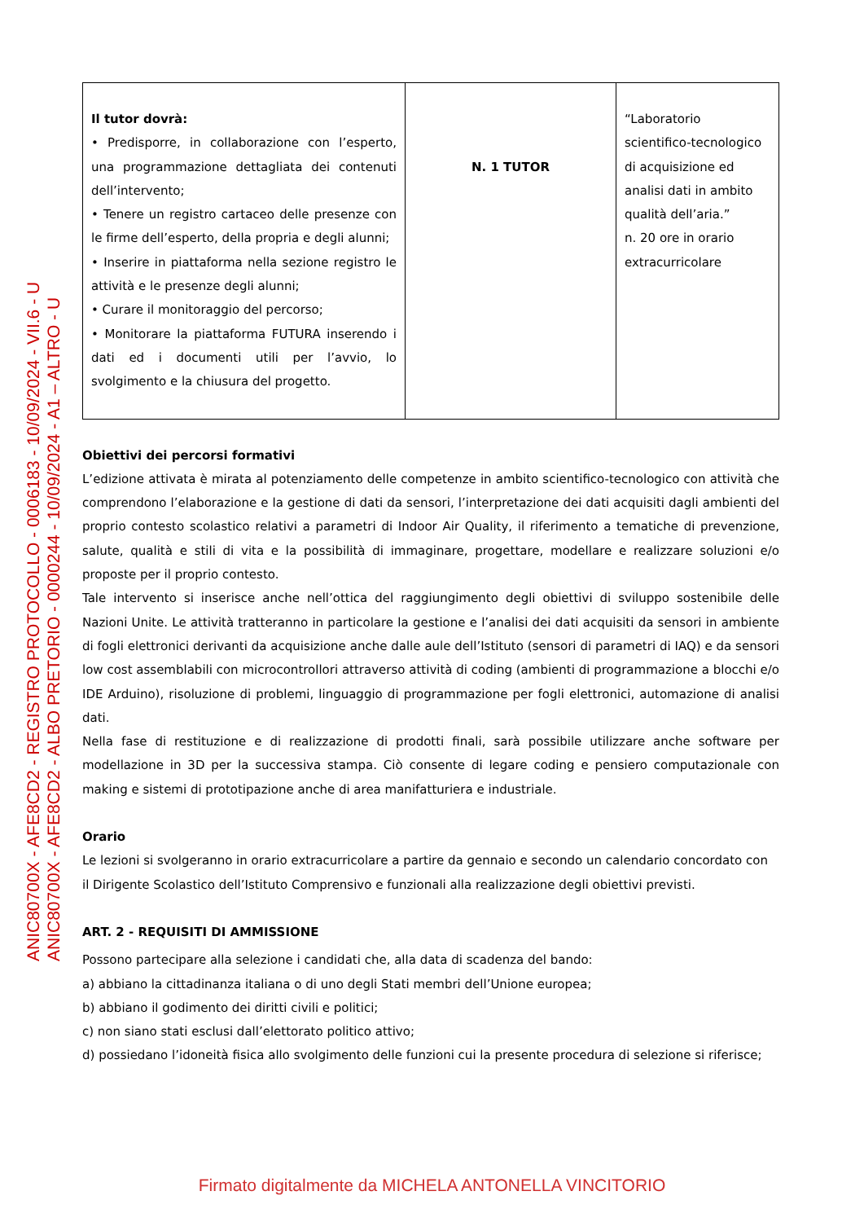| Il tutor dovrà: • Predisporre, in collaborazione con l’esperto, una programmazione dettagliata dei contenuti dell’intervento; • Tenere un registro cartaceo delle presenze con le firme dell’esperto, della propria e degli alunni; • Inserire in piattaforma nella sezione registro le attività e le presenze degli alunni; • Curare il monitoraggio del percorso; • Monitorare la piattaforma FUTURA inserendo i dati ed i documenti utili per l’avvio, lo svolgimento e la chiusura del progetto. | N. 1 TUTOR | “Laboratorio scientifico-tecnologico di acquisizione ed analisi dati in ambito qualità dell’aria.” n. 20 ore in orario extracurricolare |
Obiettivi dei percorsi formativi
L’edizione attivata è mirata al potenziamento delle competenze in ambito scientifico-tecnologico con attività che comprendono l’elaborazione e la gestione di dati da sensori, l’interpretazione dei dati acquisiti dagli ambienti del proprio contesto scolastico relativi a parametri di Indoor Air Quality, il riferimento a tematiche di prevenzione, salute, qualità e stili di vita e la possibilità di immaginare, progettare, modellare e realizzare soluzioni e/o proposte per il proprio contesto.
Tale intervento si inserisce anche nell’ottica del raggiungimento degli obiettivi di sviluppo sostenibile delle Nazioni Unite. Le attività tratteranno in particolare la gestione e l’analisi dei dati acquisiti da sensori in ambiente di fogli elettronici derivanti da acquisizione anche dalle aule dell’Istituto (sensori di parametri di IAQ) e da sensori low cost assemblabili con microcontrollori attraverso attività di coding (ambienti di programmazione a blocchi e/o IDE Arduino), risoluzione di problemi, linguaggio di programmazione per fogli elettronici, automazione di analisi dati.
Nella fase di restituzione e di realizzazione di prodotti finali, sarà possibile utilizzare anche software per modellazione in 3D per la successiva stampa. Ciò consente di legare coding e pensiero computazionale con making e sistemi di prototipazione anche di area manifatturiera e industriale.
Orario
Le lezioni si svolgeranno in orario extracurricolare a partire da gennaio e secondo un calendario concordato con il Dirigente Scolastico dell’Istituto Comprensivo e funzionali alla realizzazione degli obiettivi previsti.
ART. 2 - REQUISITI DI AMMISSIONE
Possono partecipare alla selezione i candidati che, alla data di scadenza del bando:
a) abbiano la cittadinanza italiana o di uno degli Stati membri dell’Unione europea;
b) abbiano il godimento dei diritti civili e politici;
c) non siano stati esclusi dall’elettorato politico attivo;
d) possiedano l’idoneità fisica allo svolgimento delle funzioni cui la presente procedura di selezione si riferisce;
ANIC80700X - AFE8CD2 - REGISTRO PROTOCOLLO - 0006183 - 10/09/2024 - VII.6 - U
ANIC80700X - AFE8CD2 - ALBO PRETORIO - 0000244 - 10/09/2024 - A1 – ALTRO - U
Firmato digitalmente da MICHELA ANTONELLA VINCITORIO